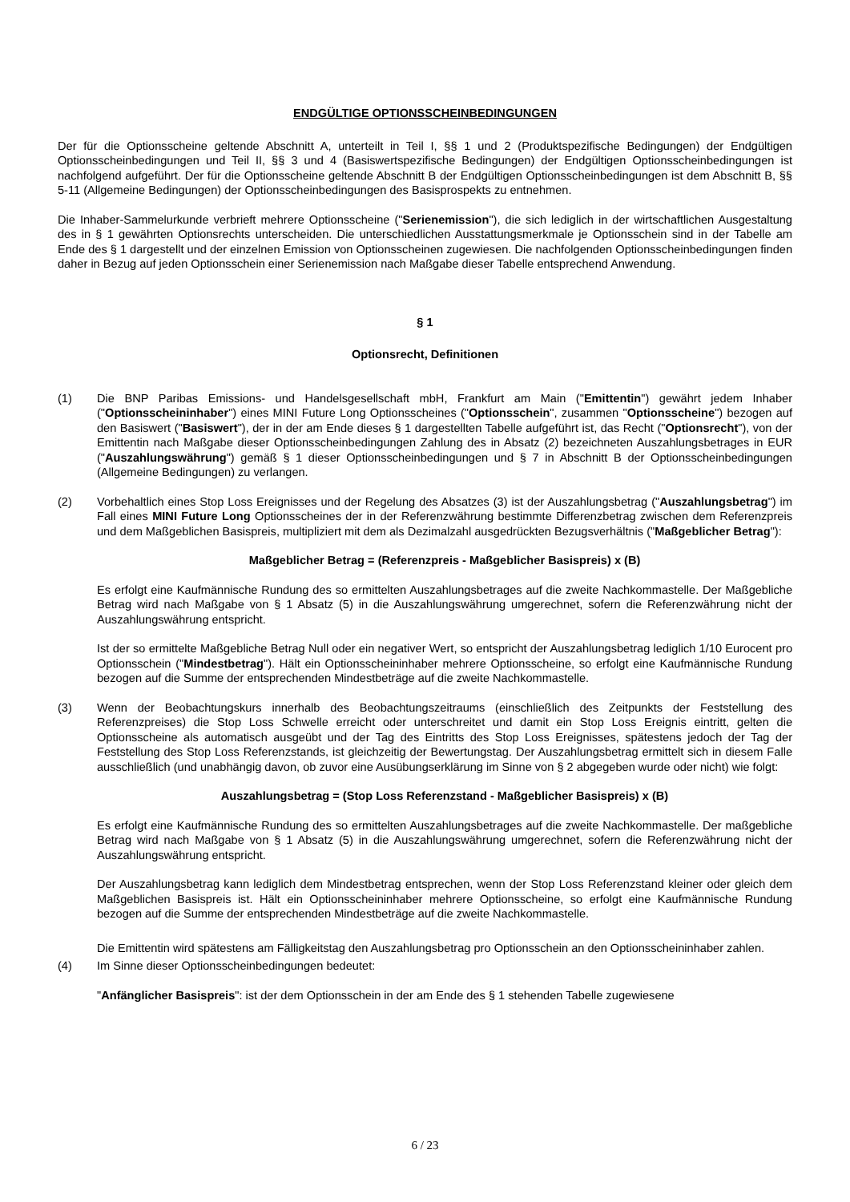ENDGÜLTIGE OPTIONSSCHEINBEDINGUNGEN
Der für die Optionsscheine geltende Abschnitt A, unterteilt in Teil I, §§ 1 und 2 (Produktspezifische Bedingungen) der Endgültigen Optionsscheinbedingungen und Teil II, §§ 3 und 4 (Basiswertspezifische Bedingungen) der Endgültigen Optionsscheinbedingungen ist nachfolgend aufgeführt. Der für die Optionsscheine geltende Abschnitt B der Endgültigen Optionsscheinbedingungen ist dem Abschnitt B, §§ 5-11 (Allgemeine Bedingungen) der Optionsscheinbedingungen des Basisprospekts zu entnehmen.
Die Inhaber-Sammelurkunde verbrieft mehrere Optionsscheine ("Serienemission"), die sich lediglich in der wirtschaftlichen Ausgestaltung des in § 1 gewährten Optionsrechts unterscheiden. Die unterschiedlichen Ausstattungsmerkmale je Optionsschein sind in der Tabelle am Ende des § 1 dargestellt und der einzelnen Emission von Optionsscheinen zugewiesen. Die nachfolgenden Optionsscheinbedingungen finden daher in Bezug auf jeden Optionsschein einer Serienemission nach Maßgabe dieser Tabelle entsprechend Anwendung.
§ 1
Optionsrecht, Definitionen
(1) Die BNP Paribas Emissions- und Handelsgesellschaft mbH, Frankfurt am Main ("Emittentin") gewährt jedem Inhaber ("Optionsscheininhaber") eines MINI Future Long Optionsscheines ("Optionsschein", zusammen "Optionsscheine") bezogen auf den Basiswert ("Basiswert"), der in der am Ende dieses § 1 dargestellten Tabelle aufgeführt ist, das Recht ("Optionsrecht"), von der Emittentin nach Maßgabe dieser Optionsscheinbedingungen Zahlung des in Absatz (2) bezeichneten Auszahlungsbetrages in EUR ("Auszahlungswährung") gemäß § 1 dieser Optionsscheinbedingungen und § 7 in Abschnitt B der Optionsscheinbedingungen (Allgemeine Bedingungen) zu verlangen.
(2) Vorbehaltlich eines Stop Loss Ereignisses und der Regelung des Absatzes (3) ist der Auszahlungsbetrag ("Auszahlungsbetrag") im Fall eines MINI Future Long Optionsscheines der in der Referenzwährung bestimmte Differenzbetrag zwischen dem Referenzpreis und dem Maßgeblichen Basispreis, multipliziert mit dem als Dezimalzahl ausgedrückten Bezugsverhältnis ("Maßgeblicher Betrag"):
Maßgeblicher Betrag = (Referenzpreis - Maßgeblicher Basispreis) x (B)
Es erfolgt eine Kaufmännische Rundung des so ermittelten Auszahlungsbetrages auf die zweite Nachkommastelle. Der Maßgebliche Betrag wird nach Maßgabe von § 1 Absatz (5) in die Auszahlungswährung umgerechnet, sofern die Referenzwährung nicht der Auszahlungswährung entspricht.
Ist der so ermittelte Maßgebliche Betrag Null oder ein negativer Wert, so entspricht der Auszahlungsbetrag lediglich 1/10 Eurocent pro Optionsschein ("Mindestbetrag"). Hält ein Optionsscheininhaber mehrere Optionsscheine, so erfolgt eine Kaufmännische Rundung bezogen auf die Summe der entsprechenden Mindestbeträge auf die zweite Nachkommastelle.
(3) Wenn der Beobachtungskurs innerhalb des Beobachtungszeitraums (einschließlich des Zeitpunkts der Feststellung des Referenzpreises) die Stop Loss Schwelle erreicht oder unterschreitet und damit ein Stop Loss Ereignis eintritt, gelten die Optionsscheine als automatisch ausgeübt und der Tag des Eintritts des Stop Loss Ereignisses, spätestens jedoch der Tag der Feststellung des Stop Loss Referenzstands, ist gleichzeitig der Bewertungstag. Der Auszahlungsbetrag ermittelt sich in diesem Falle ausschließlich (und unabhängig davon, ob zuvor eine Ausübungserklärung im Sinne von § 2 abgegeben wurde oder nicht) wie folgt:
Auszahlungsbetrag = (Stop Loss Referenzstand - Maßgeblicher Basispreis) x (B)
Es erfolgt eine Kaufmännische Rundung des so ermittelten Auszahlungsbetrages auf die zweite Nachkommastelle. Der maßgebliche Betrag wird nach Maßgabe von § 1 Absatz (5) in die Auszahlungswährung umgerechnet, sofern die Referenzwährung nicht der Auszahlungswährung entspricht.
Der Auszahlungsbetrag kann lediglich dem Mindestbetrag entsprechen, wenn der Stop Loss Referenzstand kleiner oder gleich dem Maßgeblichen Basispreis ist. Hält ein Optionsscheininhaber mehrere Optionsscheine, so erfolgt eine Kaufmännische Rundung bezogen auf die Summe der entsprechenden Mindestbeträge auf die zweite Nachkommastelle.
Die Emittentin wird spätestens am Fälligkeitstag den Auszahlungsbetrag pro Optionsschein an den Optionsscheininhaber zahlen.
(4) Im Sinne dieser Optionsscheinbedingungen bedeutet:
"Anfänglicher Basispreis": ist der dem Optionsschein in der am Ende des § 1 stehenden Tabelle zugewiesene
6 / 23